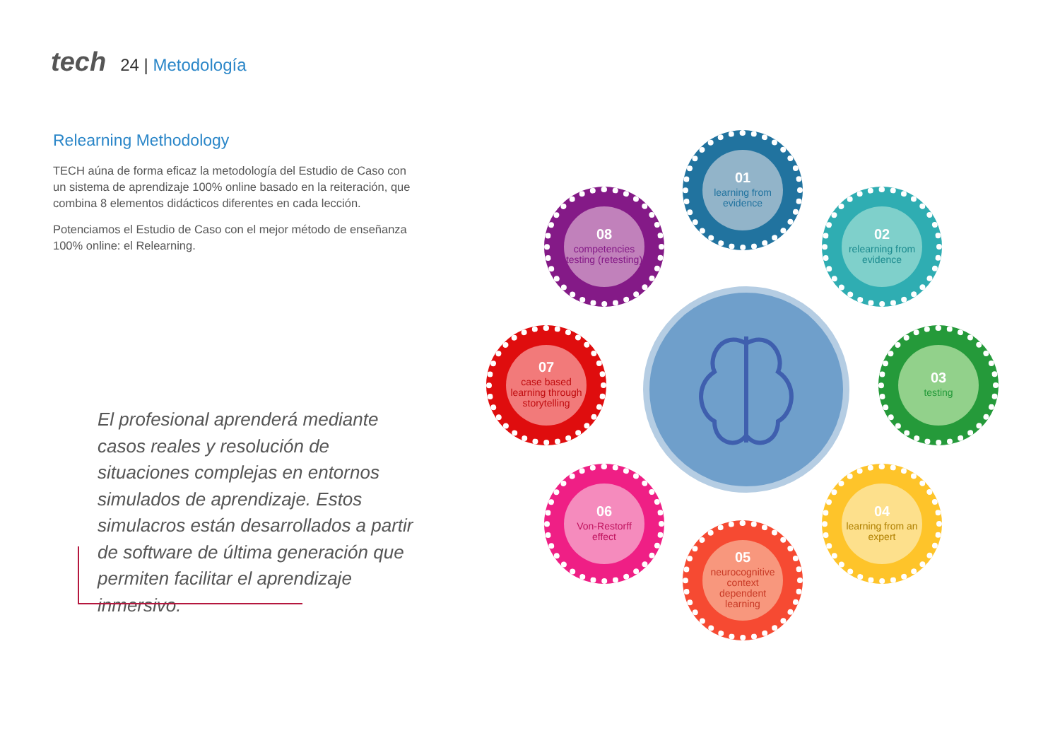tech
24 | Metodología
Relearning Methodology
TECH aúna de forma eficaz la metodología del Estudio de Caso con un sistema de aprendizaje 100% online basado en la reiteración, que combina 8 elementos didácticos diferentes en cada lección.
Potenciamos el Estudio de Caso con el mejor método de enseñanza 100% online: el Relearning.
El profesional aprenderá mediante casos reales y resolución de situaciones complejas en entornos simulados de aprendizaje. Estos simulacros están desarrollados a partir de software de última generación que permiten facilitar el aprendizaje inmersivo.
01
learning from evidence
02
relearning from evidence
03
testing
04
learning from an expert
05
neurocognitive context dependent learning
06
Von-Restorff effect
07
case based learning through storytelling
08
competencies testing (retesting)